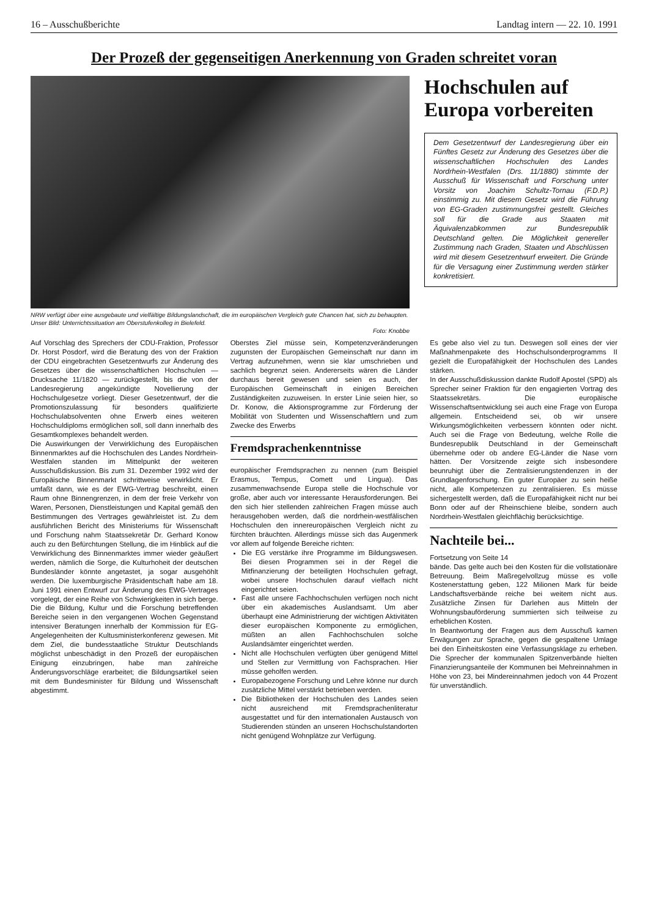16 – Ausschußberichte Landtag intern — 22. 10. 1991
Der Prozeß der gegenseitigen Anerkennung von Graden schreitet voran
NRW verfügt über eine ausgebaute und vielfältige Bildungslandschaft, die im europäischen Vergleich gute Chancen hat, sich zu behaupten. Unser Bild: Unterrichtssituation am Oberstufenkolleg in Bielefeld.
Foto: Knobbe
Hochschulen auf Europa vorbereiten
Dem Gesetzentwurf der Landesregierung über ein Fünftes Gesetz zur Änderung des Gesetzes über die wissenschaftlichen Hochschulen des Landes Nordrhein-Westfalen (Drs. 11/1880) stimmte der Ausschuß für Wissenschaft und Forschung unter Vorsitz von Joachim Schultz-Tornau (F.D.P.) einstimmig zu. Mit diesem Gesetz wird die Führung von EG-Graden zustimmungsfrei gestellt. Gleiches soll für die Grade aus Staaten mit Äquivalenzabkommen zur Bundesrepublik Deutschland gelten. Die Möglichkeit genereller Zustimmung nach Graden, Staaten und Abschlüssen wird mit diesem Gesetzentwurf erweitert. Die Gründe für die Versagung einer Zustimmung werden stärker konkretisiert.
Auf Vorschlag des Sprechers der CDU-Fraktion, Professor Dr. Horst Posdorf, wird die Beratung des von der Fraktion der CDU eingebrachten Gesetzentwurfs zur Änderung des Gesetzes über die wissenschaftlichen Hochschulen — Drucksache 11/1820 — zurückgestellt, bis die von der Landesregierung angekündigte Novellierung der Hochschulgesetze vorliegt. Dieser Gesetzentwurf, der die Promotionszulassung für besonders qualifizierte Hochschulabsolventen ohne Erwerb eines weiteren Hochschuldiploms ermöglichen soll, soll dann innerhalb des Gesamtkomplexes behandelt werden.
Die Auswirkungen der Verwirklichung des Europäischen Binnenmarktes auf die Hochschulen des Landes Nordrhein-Westfalen standen im Mittelpunkt der weiteren Ausschußdiskussion. Bis zum 31. Dezember 1992 wird der Europäische Binnenmarkt schrittweise verwirklicht. Er umfaßt dann, wie es der EWG-Vertrag beschreibt, einen Raum ohne Binnengrenzen, in dem der freie Verkehr von Waren, Personen, Dienstleistungen und Kapital gemäß den Bestimmungen des Vertrages gewährleistet ist. Zu dem ausführlichen Bericht des Ministeriums für Wissenschaft und Forschung nahm Staatssekretär Dr. Gerhard Konow auch zu den Befürchtungen Stellung, die im Hinblick auf die Verwirklichung des Binnenmarktes immer wieder geäußert werden, nämlich die Sorge, die Kulturhoheit der deutschen Bundesländer könnte angetastet, ja sogar ausgehöhlt werden. Die luxemburgische Präsidentschaft habe am 18. Juni 1991 einen Entwurf zur Änderung des EWG-Vertrages vorgelegt, der eine Reihe von Schwierigkeiten in sich berge. Die die Bildung, Kultur und die Forschung betreffenden Bereiche seien in den vergangenen Wochen Gegenstand intensiver Beratungen innerhalb der Kommission für EG-Angelegenheiten der Kultusministerkonferenz gewesen. Mit dem Ziel, die bundesstaatliche Struktur Deutschlands möglichst unbeschädigt in den Prozeß der europäischen Einigung einzubringen, habe man zahlreiche Änderungsvorschläge erarbeitet; die Bildungsartikel seien mit dem Bundesminister für Bildung und Wissenschaft abgestimmt.
Oberstes Ziel müsse sein, Kompetenzveränderungen zugunsten der Europäischen Gemeinschaft nur dann im Vertrag aufzunehmen, wenn sie klar umschrieben und sachlich begrenzt seien. Andererseits wären die Länder durchaus bereit gewesen und seien es auch, der Europäischen Gemeinschaft in einigen Bereichen Zuständigkeiten zuzuweisen. In erster Linie seien hier, so Dr. Konow, die Aktionsprogramme zur Förderung der Mobilität von Studenten und Wissenschaftlern und zum Zwecke des Erwerbs
Fremdsprachenkenntnisse
europäischer Fremdsprachen zu nennen (zum Beispiel Erasmus, Tempus, Comett und Lingua). Das zusammenwachsende Europa stelle die Hochschule vor große, aber auch vor interessante Herausforderungen. Bei den sich hier stellenden zahlreichen Fragen müsse auch herausgehoben werden, daß die nordrhein-westfälischen Hochschulen den innereuropäischen Vergleich nicht zu fürchten bräuchten. Allerdings müsse sich das Augenmerk vor allem auf folgende Bereiche richten:
Die EG verstärke ihre Programme im Bildungswesen. Bei diesen Programmen sei in der Regel die Mitfinanzierung der beteiligten Hochschulen gefragt, wobei unsere Hochschulen darauf vielfach nicht eingerichtet seien.
Fast alle unsere Fachhochschulen verfügen noch nicht über ein akademisches Auslandsamt. Um aber überhaupt eine Administrierung der wichtigen Aktivitäten dieser europäischen Komponente zu ermöglichen, müßten an allen Fachhochschulen solche Auslandsämter eingerichtet werden.
Nicht alle Hochschulen verfügten über genügend Mittel und Stellen zur Vermittlung von Fachsprachen. Hier müsse geholfen werden.
Europabezogene Forschung und Lehre könne nur durch zusätzliche Mittel verstärkt betrieben werden.
Die Bibliotheken der Hochschulen des Landes seien nicht ausreichend mit Fremdsprachenliteratur ausgestattet und für den internationalen Austausch von Studierenden stünden an unseren Hochschulstandorten nicht genügend Wohnplätze zur Verfügung.
Es gebe also viel zu tun. Deswegen soll eines der vier Maßnahmenpakete des Hochschulsonderprogramms II gezielt die Europafähigkeit der Hochschulen des Landes stärken.
In der Ausschußdiskussion dankte Rudolf Apostel (SPD) als Sprecher seiner Fraktion für den engagierten Vortrag des Staatssekretärs. Die europäische Wissenschaftsentwicklung sei auch eine Frage von Europa allgemein. Entscheidend sei, ob wir unsere Wirkungsmöglichkeiten verbessern könnten oder nicht. Auch sei die Frage von Bedeutung, welche Rolle die Bundesrepublik Deutschland in der Gemeinschaft übernehme oder ob andere EG-Länder die Nase vorn hätten. Der Vorsitzende zeigte sich insbesondere beunruhigt über die Zentralisierungstendenzen in der Grundlagenforschung. Ein guter Europäer zu sein heiße nicht, alle Kompetenzen zu zentralisieren. Es müsse sichergestellt werden, daß die Europafähigkeit nicht nur bei Bonn oder auf der Rheinschiene bleibe, sondern auch Nordrhein-Westfalen gleichflächig berücksichtige.
Nachteile bei...
Fortsetzung von Seite 14
bände. Das gelte auch bei den Kosten für die vollstationäre Betreuung. Beim Maßregelvollzug müsse es volle Kostenerstattung geben, 122 Milionen Mark für beide Landschaftsverbände reiche bei weitem nicht aus. Zusätzliche Zinsen für Darlehen aus Mitteln der Wohnungsbauförderung summierten sich teilweise zu erheblichen Kosten.
In Beantwortung der Fragen aus dem Ausschuß kamen Erwägungen zur Sprache, gegen die gespaltene Umlage bei den Einheitskosten eine Verfassungsklage zu erheben. Die Sprecher der kommunalen Spitzenverbände hielten Finanzierungsanteile der Kommunen bei Mehreinnahmen in Höhe von 23, bei Mindereinnahmen jedoch von 44 Prozent für unverständlich.